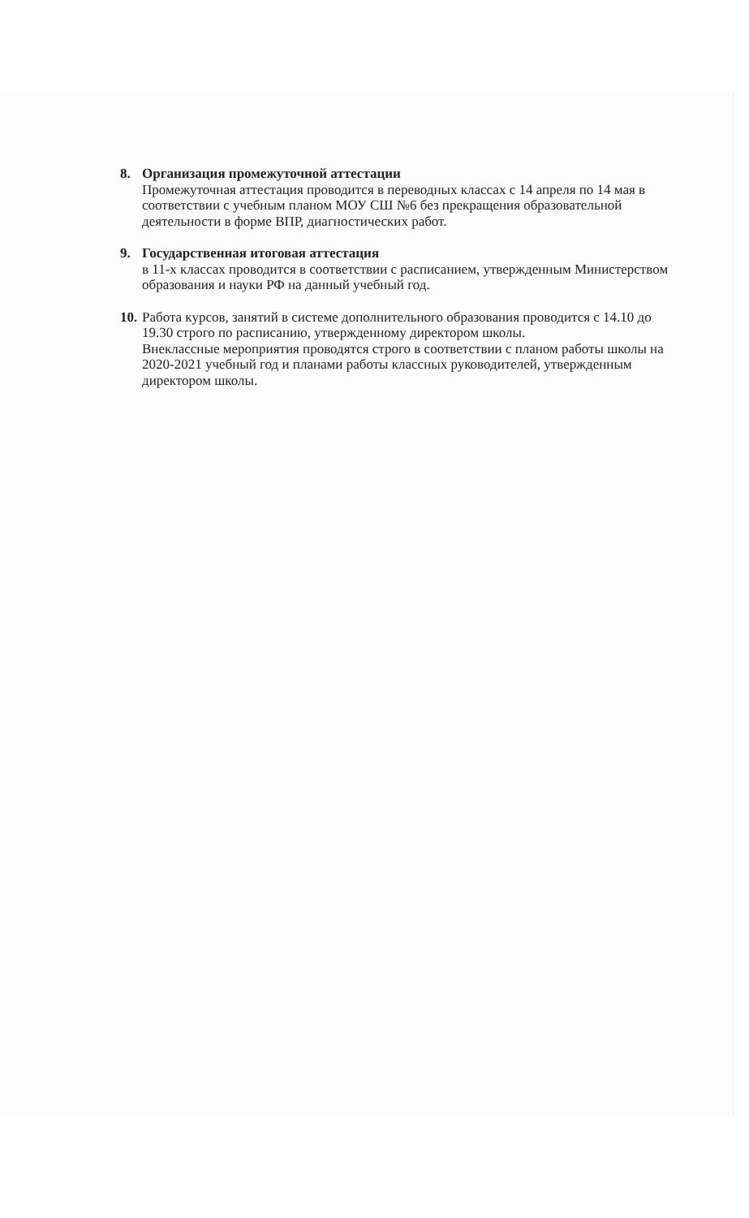8. Организация промежуточной аттестации
Промежуточная аттестация проводится в переводных классах с 14 апреля по 14 мая в соответствии с учебным планом МОУ СШ №6 без прекращения образовательной деятельности в форме ВПР, диагностических работ.
9. Государственная итоговая аттестация
в 11-х классах проводится в соответствии с расписанием, утвержденным Министерством образования и науки РФ на данный учебный год.
10.
Работа курсов, занятий в системе дополнительного образования проводится с 14.10 до 19.30 строго по расписанию, утвержденному директором школы.
Внеклассные мероприятия проводятся строго в соответствии с планом работы школы на 2020-2021 учебный год и планами работы классных руководителей, утвержденным директором школы.